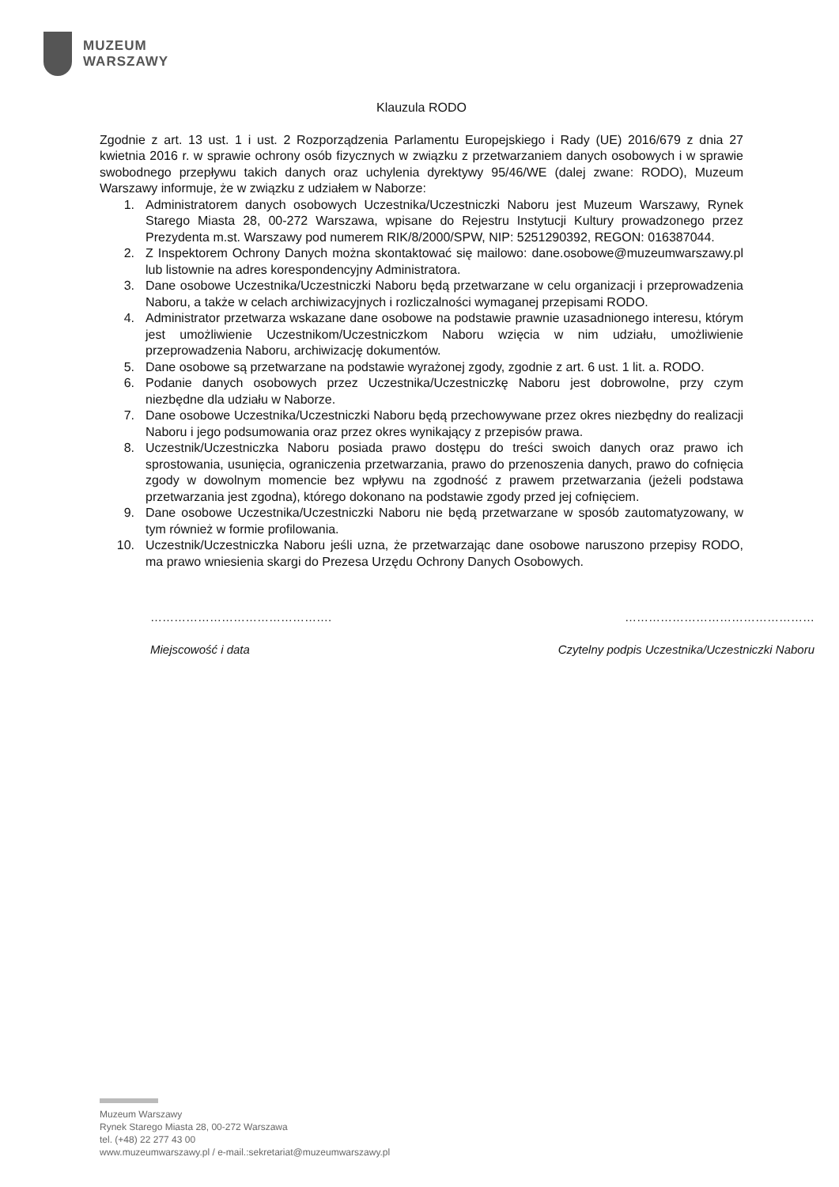MUZEUM
WARSZAWY
Klauzula RODO
Zgodnie z art. 13 ust. 1 i ust. 2 Rozporządzenia Parlamentu Europejskiego i Rady (UE) 2016/679 z dnia 27 kwietnia 2016 r. w sprawie ochrony osób fizycznych w związku z przetwarzaniem danych osobowych i w sprawie swobodnego przepływu takich danych oraz uchylenia dyrektywy 95/46/WE (dalej zwane: RODO), Muzeum Warszawy informuje, że w związku z udziałem w Naborze:
1. Administratorem danych osobowych Uczestnika/Uczestniczki Naboru jest Muzeum Warszawy, Rynek Starego Miasta 28, 00-272 Warszawa, wpisane do Rejestru Instytucji Kultury prowadzonego przez Prezydenta m.st. Warszawy pod numerem RIK/8/2000/SPW, NIP: 5251290392, REGON: 016387044.
2. Z Inspektorem Ochrony Danych można skontaktować się mailowo: dane.osobowe@muzeumwarszawy.pl lub listownie na adres korespondencyjny Administratora.
3. Dane osobowe Uczestnika/Uczestniczki Naboru będą przetwarzane w celu organizacji i przeprowadzenia Naboru, a także w celach archiwizacyjnych i rozliczalności wymaganej przepisami RODO.
4. Administrator przetwarza wskazane dane osobowe na podstawie prawnie uzasadnionego interesu, którym jest umożliwienie Uczestnikom/Uczestniczkom Naboru wzięcia w nim udziału, umożliwienie przeprowadzenia Naboru, archiwizację dokumentów.
5. Dane osobowe są przetwarzane na podstawie wyrażonej zgody, zgodnie z art. 6 ust. 1 lit. a. RODO.
6. Podanie danych osobowych przez Uczestnika/Uczestniczkę Naboru jest dobrowolne, przy czym niezbędne dla udziału w Naborze.
7. Dane osobowe Uczestnika/Uczestniczki Naboru będą przechowywane przez okres niezbędny do realizacji Naboru i jego podsumowania oraz przez okres wynikający z przepisów prawa.
8. Uczestnik/Uczestniczka Naboru posiada prawo dostępu do treści swoich danych oraz prawo ich sprostowania, usunięcia, ograniczenia przetwarzania, prawo do przenoszenia danych, prawo do cofnięcia zgody w dowolnym momencie bez wpływu na zgodność z prawem przetwarzania (jeżeli podstawa przetwarzania jest zgodna), którego dokonano na podstawie zgody przed jej cofnięciem.
9. Dane osobowe Uczestnika/Uczestniczki Naboru nie będą przetwarzane w sposób zautomatyzowany, w tym również w formie profilowania.
10. Uczestnik/Uczestniczka Naboru jeśli uzna, że przetwarzając dane osobowe naruszono przepisy RODO, ma prawo wniesienia skargi do Prezesa Urzędu Ochrony Danych Osobowych.
………………………………………. …………………………………………
Miejscowość i data Czytelny podpis Uczestnika/Uczestniczki Naboru
Muzeum Warszawy
Rynek Starego Miasta 28, 00-272 Warszawa
tel. (+48) 22 277 43 00
www.muzeumwarszawy.pl / e-mail.:sekretariat@muzeumwarszawy.pl